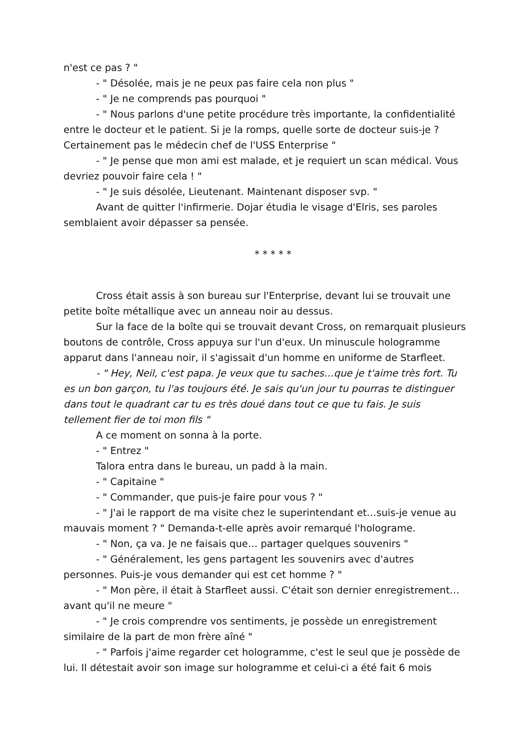n'est ce pas ? "
- " Désolée, mais je ne peux pas faire cela non plus "
- " Je ne comprends pas pourquoi "
- " Nous parlons d'une petite procédure très importante, la confidentialité entre le docteur et le patient. Si je la romps, quelle sorte de docteur suis-je ? Certainement pas le médecin chef de l'USS Enterprise "
- " Je pense que mon ami est malade, et je requiert un scan médical. Vous devriez pouvoir faire cela ! "
- " Je suis désolée, Lieutenant. Maintenant disposer svp. "
Avant de quitter l'infirmerie. Dojar étudia le visage d'Elris, ses paroles semblaient avoir dépasser sa pensée.
* * * * *
Cross était assis à son bureau sur l'Enterprise, devant lui se trouvait une petite boîte métallique avec un anneau noir au dessus.
Sur la face de la boîte qui se trouvait devant Cross, on remarquait plusieurs boutons de contrôle, Cross appuya sur l'un d'eux. Un minuscule hologramme apparut dans l'anneau noir, il s'agissait d'un homme en uniforme de Starfleet.
- " Hey, Neil, c'est papa. Je veux que tu saches…que je t'aime très fort. Tu es un bon garçon, tu l'as toujours été. Je sais qu'un jour tu pourras te distinguer dans tout le quadrant car tu es très doué dans tout ce que tu fais. Je suis tellement fier de toi mon fils "
A ce moment on sonna à la porte.
- " Entrez "
Talora entra dans le bureau, un padd à la main.
- " Capitaine "
- " Commander, que puis-je faire pour vous ? "
- " J'ai le rapport de ma visite chez le superintendant et…suis-je venue au mauvais moment ? " Demanda-t-elle après avoir remarqué l'holograme.
- " Non, ça va. Je ne faisais que… partager quelques souvenirs "
- " Généralement, les gens partagent les souvenirs avec d'autres personnes. Puis-je vous demander qui est cet homme ? "
- " Mon père, il était à Starfleet aussi. C'était son dernier enregistrement… avant qu'il ne meure "
- " Je crois comprendre vos sentiments, je possède un enregistrement similaire de la part de mon frère aîné "
- " Parfois j'aime regarder cet hologramme, c'est le seul que je possède de lui. Il détestait avoir son image sur hologramme et celui-ci a été fait 6 mois